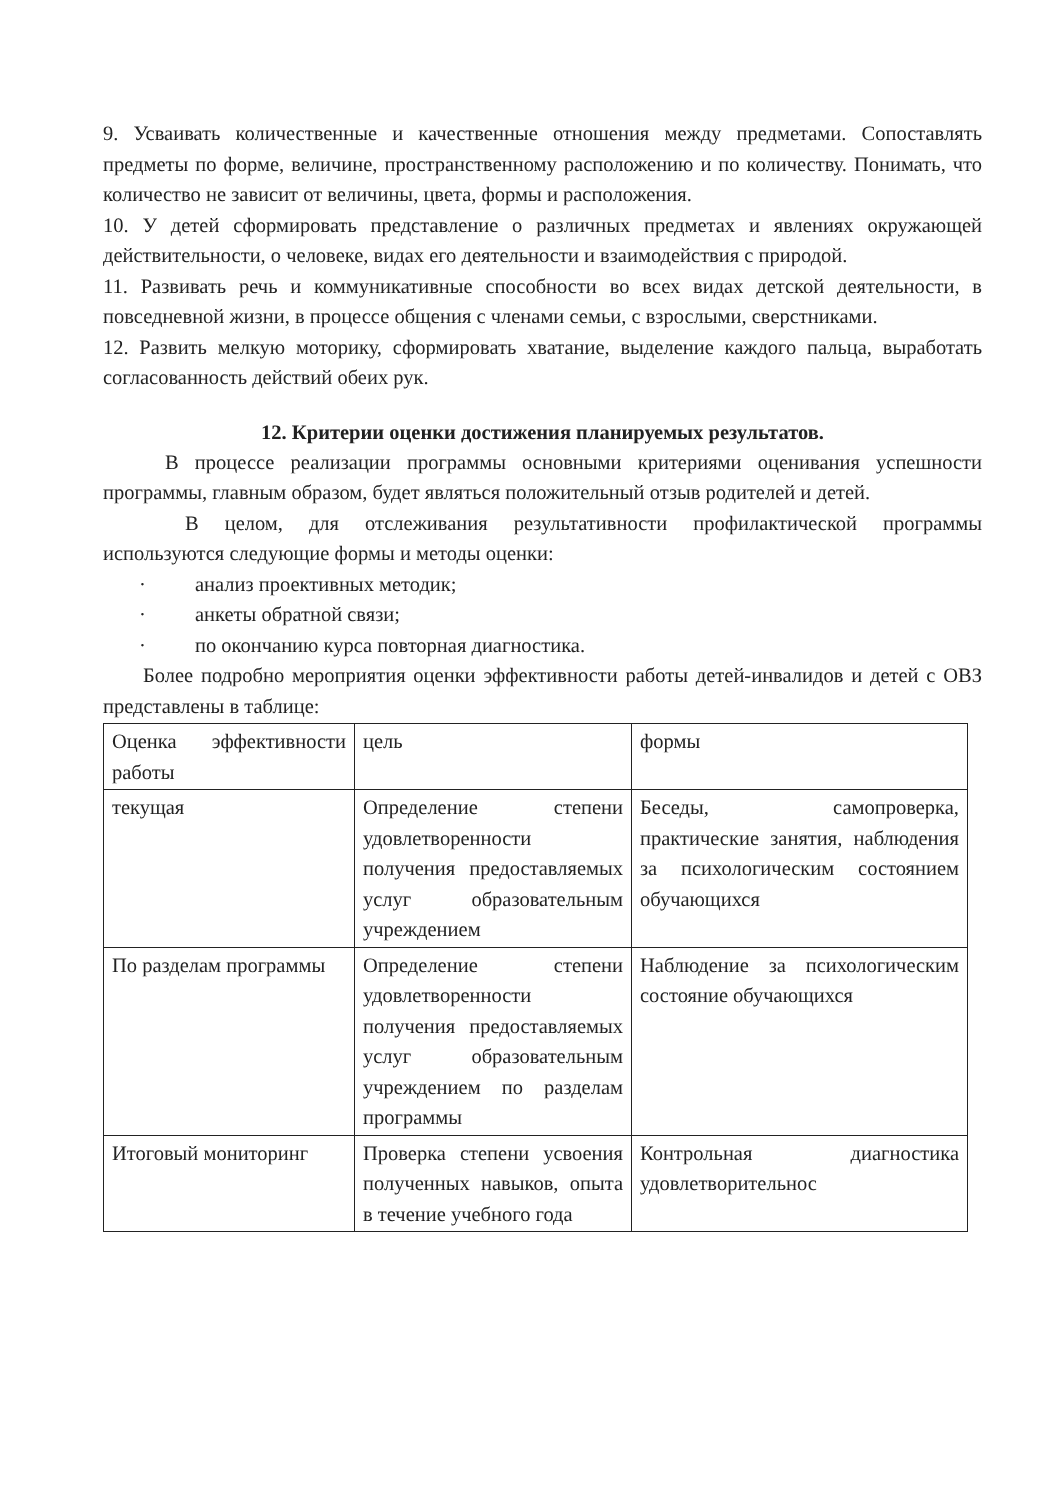9. Усваивать количественные и качественные отношения между предметами. Сопоставлять предметы по форме, величине, пространственному расположению и по количеству. Понимать, что количество не зависит от величины, цвета, формы и расположения.
10. У детей сформировать представление о различных предметах и явлениях окружающей действительности, о человеке, видах его деятельности и взаимодействия с природой.
11. Развивать речь и коммуникативные способности во всех видах детской деятельности, в повседневной жизни, в процессе общения с членами семьи, с взрослыми, сверстниками.
12. Развить мелкую моторику, сформировать хватание, выделение каждого пальца, выработать согласованность действий обеих рук.
12. Критерии оценки достижения планируемых результатов.
В процессе реализации программы основными критериями оценивания успешности программы, главным образом, будет являться положительный отзыв родителей и детей.
В целом, для отслеживания результативности профилактической программы используются следующие формы и методы оценки:
· анализ проективных методик;
· анкеты обратной связи;
· по окончанию курса повторная диагностика.
Более подробно мероприятия оценки эффективности работы детей-инвалидов и детей с ОВЗ представлены в таблице:
| Оценка эффективности работы | цель | формы |
| текущая | Определение степени удовлетворенности получения предоставляемых услуг образовательным учреждением | Беседы, самопроверка, практические занятия, наблюдения за психологическим состоянием обучающихся |
| По разделам программы | Определение степени удовлетворенности получения предоставляемых услуг образовательным учреждением по разделам программы | Наблюдение за психологическим состояние обучающихся |
| Итоговый мониторинг | Проверка степени усвоения полученных навыков, опыта в течение учебного года | Контрольная диагностика удовлетворительнос |